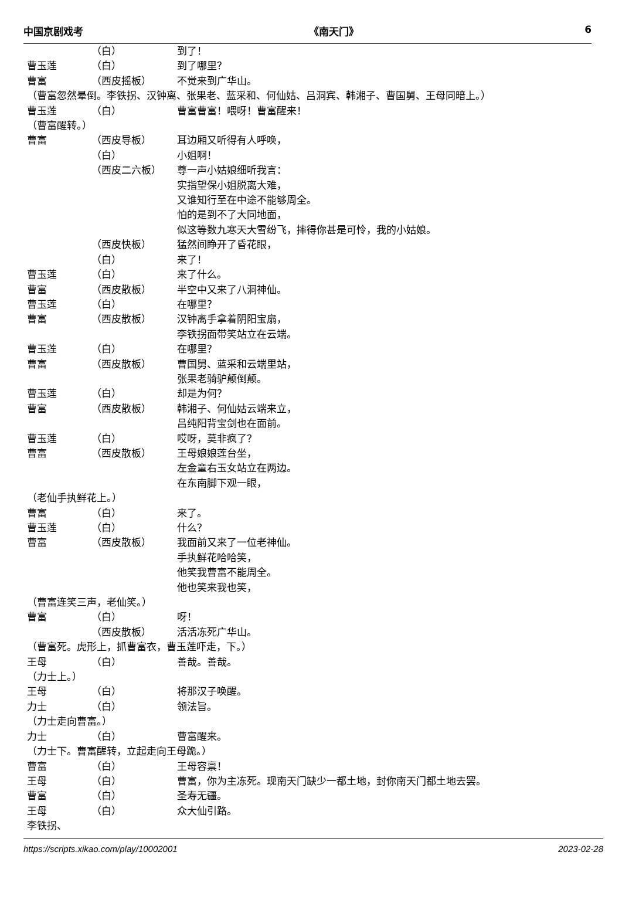中国京剧戏考 《南天门》 6
（白） 到了！
曹玉莲 （白） 到了哪里？
曹富 （西皮摇板） 不觉来到广华山。
（曹富忽然晕倒。李铁拐、汉钟离、张果老、蓝采和、何仙姑、吕洞宾、韩湘子、曹国舅、王母同暗上。）
曹玉莲 （白） 曹富曹富！喂呀！曹富醒来！
（曹富醒转。）
曹富 （西皮导板） 耳边厢又听得有人呼唤，
（白） 小姐啊！
（西皮二六板） 尊一声小姑娘细听我言：
实指望保小姐脱离大难，
又谁知行至在中途不能够周全。
怕的是到不了大同地面，
似这等数九寒天大雪纷飞，摔得你甚是可怜，我的小姑娘。
（西皮快板） 猛然间睁开了昏花眼，
（白） 来了！
曹玉莲 （白） 来了什么。
曹富 （西皮散板） 半空中又来了八洞神仙。
曹玉莲 （白） 在哪里？
曹富 （西皮散板） 汉钟离手拿着阴阳宝扇，
李铁拐面带笑站立在云端。
曹玉莲 （白） 在哪里？
曹富 （西皮散板） 曹国舅、蓝采和云端里站，
张果老骑驴颠倒颠。
曹玉莲 （白） 却是为何？
曹富 （西皮散板） 韩湘子、何仙姑云端来立，
吕纯阳背宝剑也在面前。
曹玉莲 （白） 哎呀，莫非疯了？
曹富 （西皮散板） 王母娘娘莲台坐，
左金童右玉女站立在两边。
在东南脚下观一眼，
（老仙手执鲜花上。）
曹富 （白） 来了。
曹玉莲 （白） 什么？
曹富 （西皮散板） 我面前又来了一位老神仙。
手执鲜花哈哈笑，
他笑我曹富不能周全。
他也笑来我也笑，
（曹富连笑三声，老仙笑。）
曹富 （白） 呀！
（西皮散板） 活活冻死广华山。
（曹富死。虎形上，抓曹富衣，曹玉莲吓走，下。）
王母 （白） 善哉。善哉。
（力士上。）
王母 （白） 将那汉子唤醒。
力士 （白） 领法旨。
（力士走向曹富。）
力士 （白） 曹富醒来。
（力士下。曹富醒转，立起走向王母跪。）
曹富 （白） 王母容禀！
王母 （白） 曹富，你为主冻死。现南天门缺少一都土地，封你南天门都土地去罢。
曹富 （白） 圣寿无疆。
王母 （白） 众大仙引路。
李铁拐、
https://scripts.xikao.com/play/10002001 2023-02-28